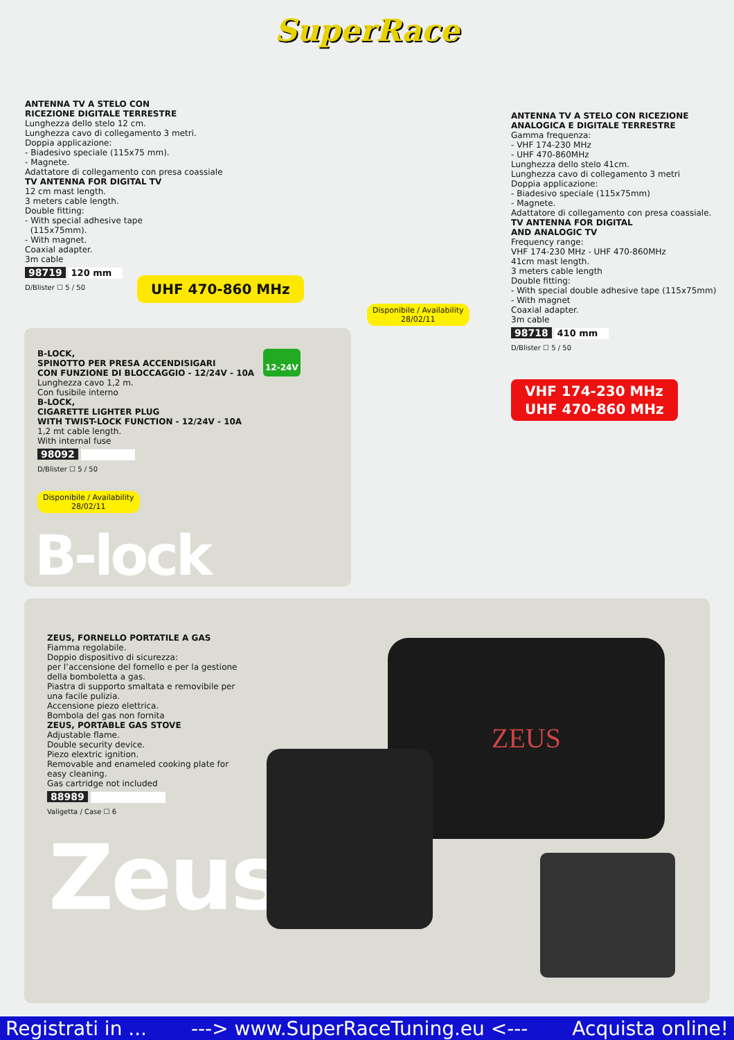SuperRace
ANTENNA TV A STELO CON
RICEZIONE DIGITALE TERRESTRE
Lunghezza dello stelo 12 cm.
Lunghezza cavo di collegamento 3 metri.
Doppia applicazione:
- Biadesivo speciale (115x75 mm).
- Magnete.
Adattatore di collegamento con presa coassiale
TV ANTENNA FOR DIGITAL TV
12 cm mast length.
3 meters cable length.
Double fitting:
- With special adhesive tape
(115x75mm).
- With magnet.
Coaxial adapter.
3m cable
98719 120 mm
D/Blister ☐ 5 / 50
UHF 470-860 MHz
Disponibile / Availability
28/02/11
ANTENNA TV A STELO CON RICEZIONE
ANALOGICA E DIGITALE TERRESTRE
Gamma frequenza:
- VHF 174-230 MHz
- UHF 470-860MHz
Lunghezza dello stelo 41cm.
Lunghezza cavo di collegamento 3 metri
Doppia applicazione:
- Biadesivo speciale (115x75mm)
- Magnete.
Adattatore di collegamento con presa coassiale.
TV ANTENNA FOR DIGITAL
AND ANALOGIC TV
Frequency range:
VHF 174-230 MHz - UHF 470-860MHz
41cm mast length.
3 meters cable length
Double fitting:
- With special double adhesive tape (115x75mm)
- With magnet
Coaxial adapter.
3m cable
98718 410 mm
D/Blister ☐ 5 / 50
VHF 174-230 MHz
UHF 470-860 MHz
B-LOCK,
SPINOTTO PER PRESA ACCENDISIGARI
CON FUNZIONE DI BLOCCAGGIO - 12/24V - 10A
Lunghezza cavo 1,2 m.
Con fusibile interno
B-LOCK,
CIGARETTE LIGHTER PLUG
WITH TWIST-LOCK FUNCTION - 12/24V - 10A
1,2 mt cable length.
With internal fuse
98092
D/Blister ☐ 5 / 50
12-24V
Disponibile / Availability
28/02/11
B-lock
ZEUS, FORNELLO PORTATILE A GAS
Fiamma regolabile.
Doppio dispositivo di sicurezza:
per l’accensione del fornello e per la gestione della bomboletta a gas.
Piastra di supporto smaltata e removibile per una facile pulizia.
Accensione piezo elettrica.
Bombola del gas non fornita
ZEUS, PORTABLE GAS STOVE
Adjustable flame.
Double security device.
Piezo elextric ignition.
Removable and enameled cooking plate for easy cleaning.
Gas cartridge not included
88989
Valigetta / Case ☐ 6
Zeus
ZEUS
Registrati in ... ---> www.SuperRaceTuning.eu <--- Acquista online!